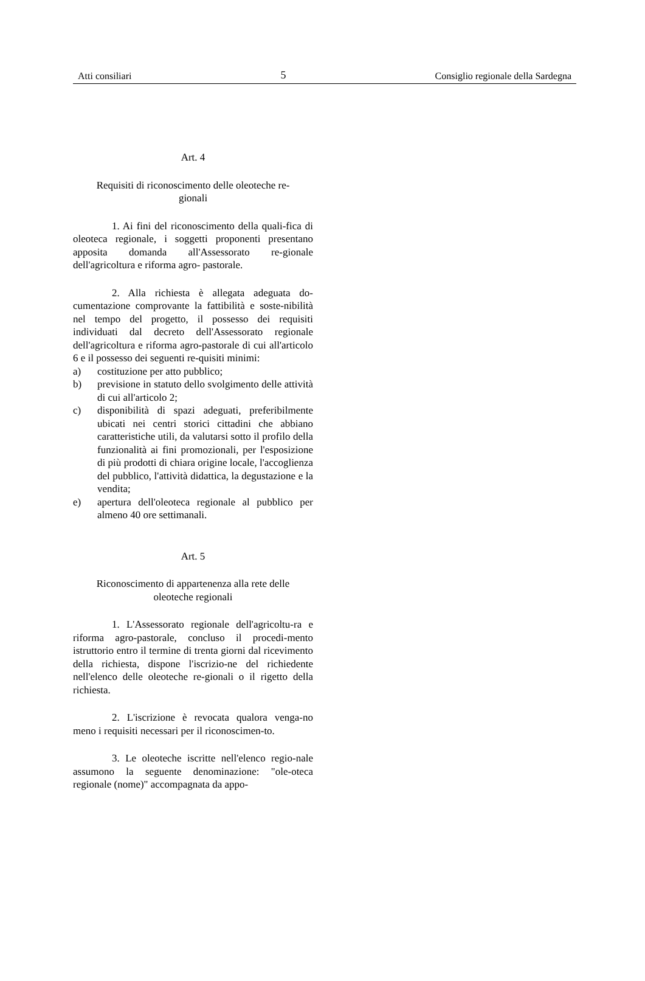Atti consiliari 5 Consiglio regionale della Sardegna
Art. 4
Requisiti di riconoscimento delle oleoteche re-
gionali
1. Ai fini del riconoscimento della quali-fica di oleoteca regionale, i soggetti proponenti presentano apposita domanda all'Assessorato re-gionale dell'agricoltura e riforma agro- pastorale.
2. Alla richiesta è allegata adeguata do-cumentazione comprovante la fattibilità e soste-nibilità nel tempo del progetto, il possesso dei requisiti individuati dal decreto dell'Assessorato regionale dell'agricoltura e riforma agro-pastorale di cui all'articolo 6 e il possesso dei seguenti re-quisiti minimi:
a) costituzione per atto pubblico;
b) previsione in statuto dello svolgimento delle attività di cui all'articolo 2;
c) disponibilità di spazi adeguati, preferibilmente ubicati nei centri storici cittadini che abbiano caratteristiche utili, da valutarsi sotto il profilo della funzionalità ai fini promozionali, per l'esposizione di più prodotti di chiara origine locale, l'accoglienza del pubblico, l'attività didattica, la degustazione e la vendita;
e) apertura dell'oleoteca regionale al pubblico per almeno 40 ore settimanali.
Art. 5
Riconoscimento di appartenenza alla rete delle
oleoteche regionali
1. L'Assessorato regionale dell'agricoltu-ra e riforma agro-pastorale, concluso il procedi-mento istruttorio entro il termine di trenta giorni dal ricevimento della richiesta, dispone l'iscrizio-ne del richiedente nell'elenco delle oleoteche re-gionali o il rigetto della richiesta.
2. L'iscrizione è revocata qualora venga-no meno i requisiti necessari per il riconoscimen-to.
3. Le oleoteche iscritte nell'elenco regio-nale assumono la seguente denominazione: "ole-oteca regionale (nome)" accompagnata da appo-